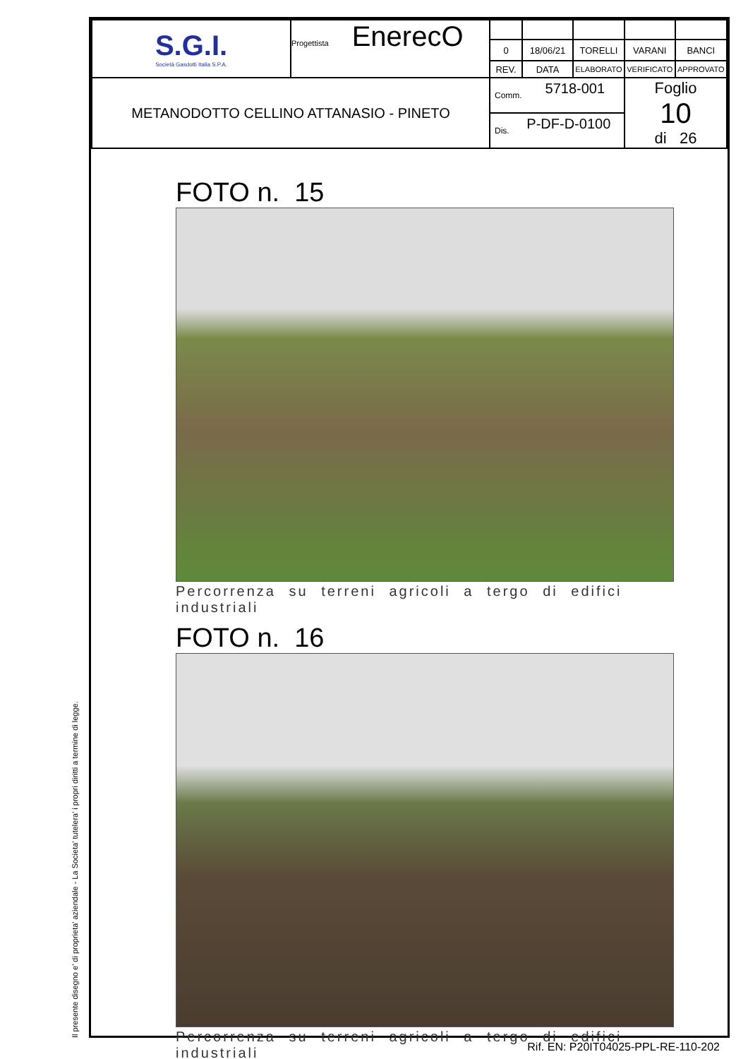Il presente disegno e' di proprieta' aziendale - La Societa' tutelera' i propri diritti a termine di legge.
| S.G.I. Società Gasdotti Italia S.P.A. | Progettista EnerecO | | | | | |
| | | 0 | 18/06/21 | TORELLI | VARANI | BANCI |
| | | REV. | DATA | ELABORATO | VERIFICATO | APPROVATO |
| METANODOTTO CELLINO ATTANASIO - PINETO | | Comm. 5718-001 | | | Foglio 10 di 26 | |
| | | Dis. P-DF-D-0100 | | | | |
FOTO n. 15
Percorrenza su terreni agricoli a tergo di edifici industriali
FOTO n. 16
Percorrenza su terreni agricoli a tergo di edifici industriali
Rif. EN: P20IT04025-PPL-RE-110-202